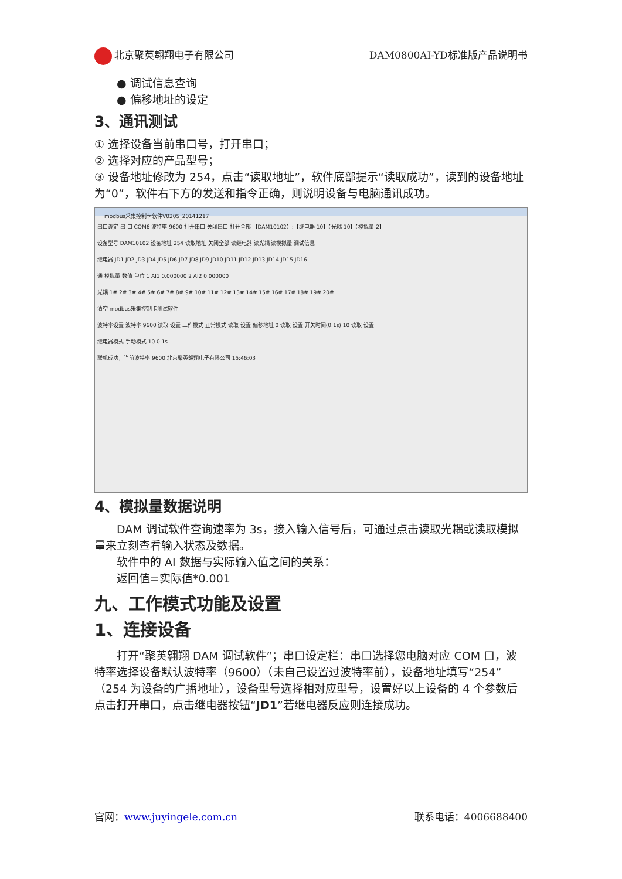北京聚英翱翔电子有限公司 DAM0800AI-YD标准版产品说明书
● 调试信息查询
● 偏移地址的设定
3、通讯测试
① 选择设备当前串口号，打开串口；
② 选择对应的产品型号；
③ 设备地址修改为 254，点击“读取地址”，软件底部提示“读取成功”，读到的设备地址为“0”，软件右下方的发送和指令正确，则说明设备与电脑通讯成功。
modbus采集控制卡软件V0205_20141217
串口设定 串 口 COM6 波特率 9600 打开串口 关闭串口 打开全部 【DAM10102】:【继电器 10】【光耦 10】【模拟量 2】
设备型号 DAM10102 设备地址 254 读取地址 关闭全部 读继电器 读光耦 读模拟量 调试信息
继电器 JD1 JD2 JD3 JD4 JD5 JD6 JD7 JD8 JD9 JD10 JD11 JD12 JD13 JD14 JD15 JD16
通 模拟量 数值 单位 1 AI1 0.000000 2 AI2 0.000000
光耦 1# 2# 3# 4# 5# 6# 7# 8# 9# 10# 11# 12# 13# 14# 15# 16# 17# 18# 19# 20#
清空 modbus采集控制卡测试软件
波特率设置 波特率 9600 读取 设置 工作模式 正常模式 读取 设置 偏移地址 0 读取 设置 开关时间(0.1s) 10 读取 设置
继电器模式 手动模式 10 0.1s
联机成功，当前波特率:9600 北京聚英翱翔电子有限公司 15:46:03
4、模拟量数据说明
DAM 调试软件查询速率为 3s，接入输入信号后，可通过点击读取光耦或读取模拟量来立刻查看输入状态及数据。
软件中的 AI 数据与实际输入值之间的关系：
返回值=实际值*0.001
九、工作模式功能及设置
1、连接设备
打开“聚英翱翔 DAM 调试软件”；串口设定栏：串口选择您电脑对应 COM 口，波特率选择设备默认波特率（9600）（未自己设置过波特率前），设备地址填写“254”（254 为设备的广播地址），设备型号选择相对应型号，设置好以上设备的 4 个参数后点击打开串口，点击继电器按钮“JD1”若继电器反应则连接成功。
官网：www.juyingele.com.cn 联系电话：4006688400